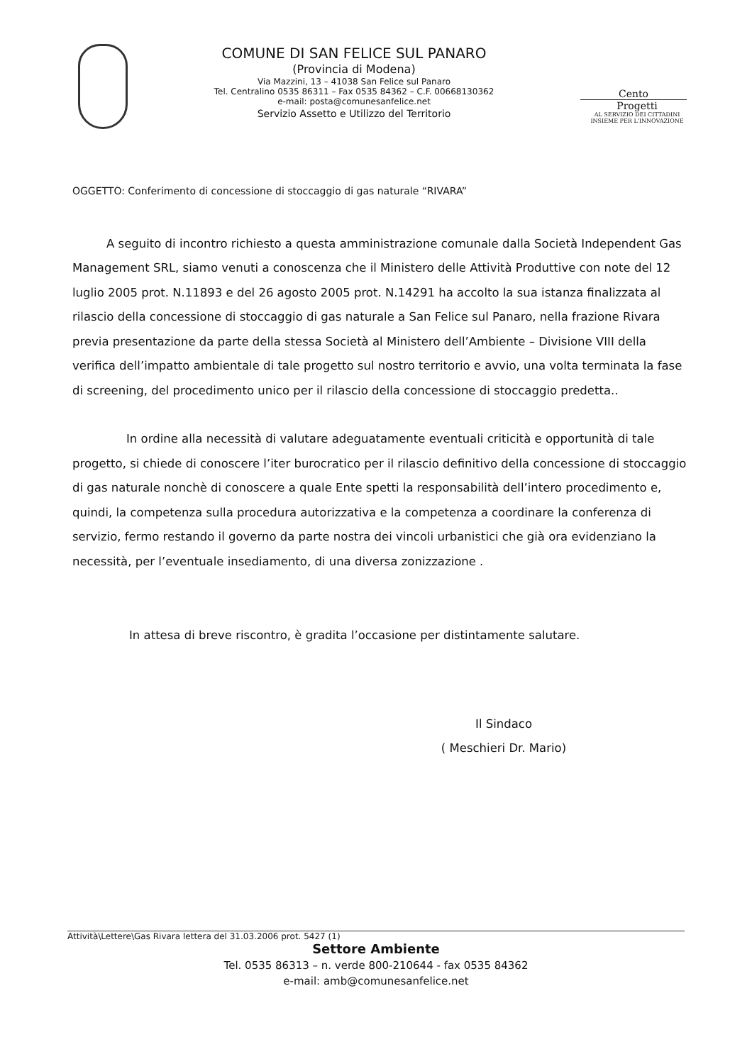COMUNE DI SAN FELICE SUL PANARO
(Provincia di Modena)
Via Mazzini, 13 – 41038 San Felice sul Panaro
Tel. Centralino 0535 86311 – Fax 0535 84362 – C.F. 00668130362
e-mail: posta@comunesanfelice.net
Servizio Assetto e Utilizzo del Territorio
Cento
Progetti
AL SERVIZIO DEI CITTADINI
INSIEME PER L'INNOVAZIONE
OGGETTO: Conferimento di concessione di stoccaggio di gas naturale “RIVARA”
A seguito di incontro richiesto a questa amministrazione comunale dalla Società Independent Gas Management SRL, siamo venuti a conoscenza che il Ministero delle Attività Produttive con note del 12 luglio 2005 prot. N.11893 e del 26 agosto 2005 prot. N.14291 ha accolto la sua istanza finalizzata al rilascio della concessione di stoccaggio di gas naturale a San Felice sul Panaro, nella frazione Rivara previa presentazione da parte della stessa Società al Ministero dell’Ambiente – Divisione VIII della verifica dell’impatto ambientale di tale progetto sul nostro territorio e avvio, una volta terminata la fase di screening, del procedimento unico per il rilascio della concessione di stoccaggio predetta..
In ordine alla necessità di valutare adeguatamente eventuali criticità e opportunità di tale progetto, si chiede di conoscere l’iter burocratico per il rilascio definitivo della concessione di stoccaggio di gas naturale nonchè di conoscere a quale Ente spetti la responsabilità dell’intero procedimento e, quindi, la competenza sulla procedura autorizzativa e la competenza a coordinare la conferenza di servizio, fermo restando il governo da parte nostra dei vincoli urbanistici che già ora evidenziano la necessità, per l’eventuale insediamento, di una diversa zonizzazione .
In attesa di breve riscontro, è gradita l’occasione per distintamente salutare.
Il Sindaco
( Meschieri Dr. Mario)
Attività\Lettere\Gas Rivara lettera del 31.03.2006 prot. 5427 (1)
Settore Ambiente
Tel. 0535 86313 – n. verde 800-210644 - fax 0535 84362
e-mail: amb@comunesanfelice.net